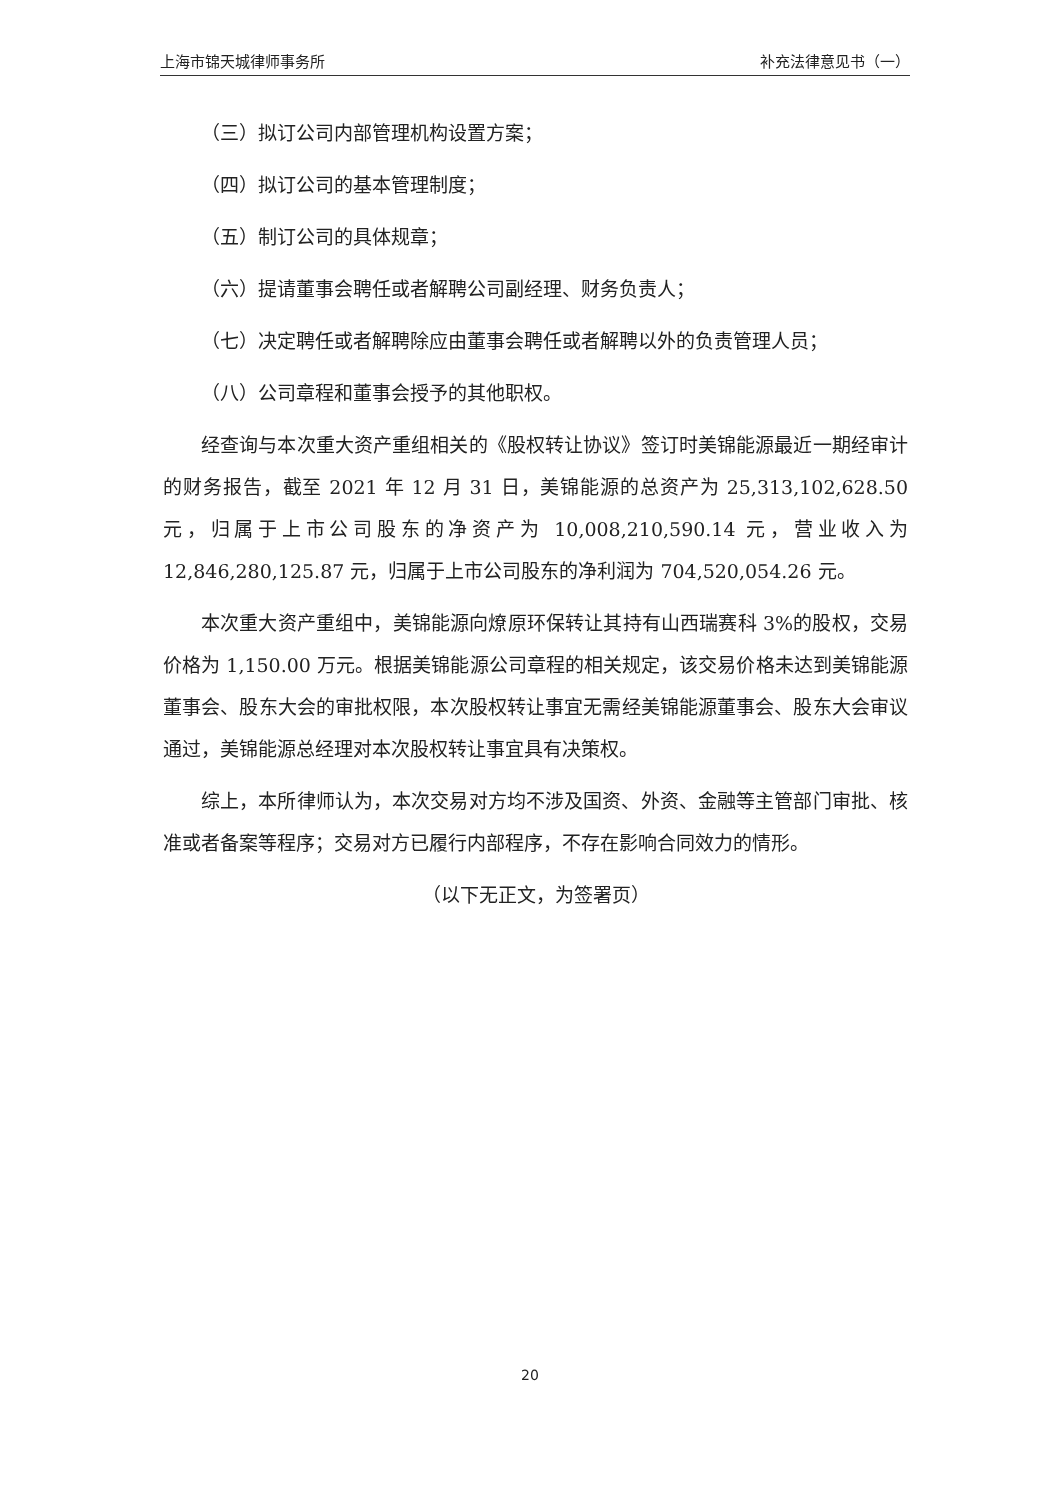上海市锦天城律师事务所 补充法律意见书（一）
（三）拟订公司内部管理机构设置方案；
（四）拟订公司的基本管理制度；
（五）制订公司的具体规章；
（六）提请董事会聘任或者解聘公司副经理、财务负责人；
（七）决定聘任或者解聘除应由董事会聘任或者解聘以外的负责管理人员；
（八）公司章程和董事会授予的其他职权。
经查询与本次重大资产重组相关的《股权转让协议》签订时美锦能源最近一期经审计的财务报告，截至 2021 年 12 月 31 日，美锦能源的总资产为 25,313,102,628.50 元，归属于上市公司股东的净资产为 10,008,210,590.14 元，营业收入为 12,846,280,125.87 元，归属于上市公司股东的净利润为 704,520,054.26 元。
本次重大资产重组中，美锦能源向燎原环保转让其持有山西瑞赛科 3%的股权，交易价格为 1,150.00 万元。根据美锦能源公司章程的相关规定，该交易价格未达到美锦能源董事会、股东大会的审批权限，本次股权转让事宜无需经美锦能源董事会、股东大会审议通过，美锦能源总经理对本次股权转让事宜具有决策权。
综上，本所律师认为，本次交易对方均不涉及国资、外资、金融等主管部门审批、核准或者备案等程序；交易对方已履行内部程序，不存在影响合同效力的情形。
（以下无正文，为签署页）
20